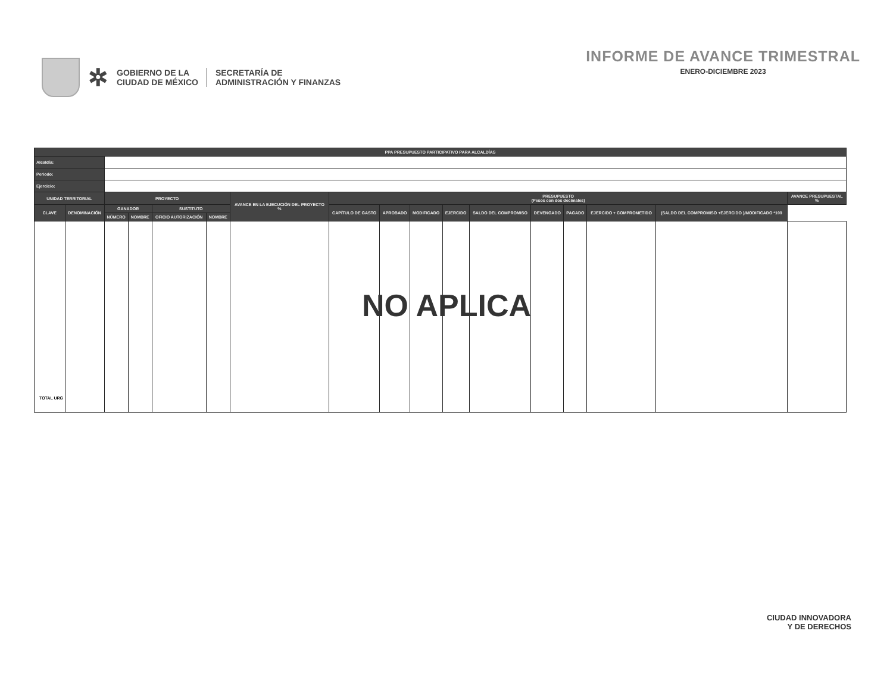✲
GOBIERNO DE LA
CIUDAD DE MÉXICO
SECRETARÍA DE
ADMINISTRACIÓN Y FINANZAS
INFORME DE AVANCE TRIMESTRAL
ENERO-DICIEMBRE 2023
| PPA PRESUPUESTO PARTICIPATIVO PARA ALCALDÍAS | | | | | | | | | | | | | | | | |
| --- | --- | --- | --- | --- | --- | --- | --- | --- | --- | --- | --- | --- | --- | --- | --- | --- |
| Alcaldía: | | | | | | | | | | | | | | | | |
| Periodo: | | | | | | | | | | | | | | | | |
| Ejercicio: | | | | | | | | | | | | | | | | |
| UNIDAD TERRITORIAL | | PROYECTO | | | | AVANCE EN LA EJECUCIÓN DEL PROYECTO % | PRESUPUESTO (Pesos con dos decimales) | | | | | | | | | AVANCE PRESUPUESTAL % |
| CLAVE | DENOMINACIÓN | GANADOR | | SUSTITUTO | | | CAPÍTULO DE GASTO | APROBADO | MODIFICADO | EJERCIDO | SALDO DEL COMPROMISO | DEVENGADO | PAGADO | EJERCIDO + COMPROMETIDO | (SALDO DEL COMPROMISO +EJERCIDO )/MODIFICADO *100 | |
| | | NÚMERO | NOMBRE | OFICIO AUTORIZACIÓN | NOMBRE | | | | | | | | | | | |
| TOTAL URG | | | | | | | | | | | | | | | | |
NO APLICA
CIUDAD INNOVADORA
Y DE DERECHOS